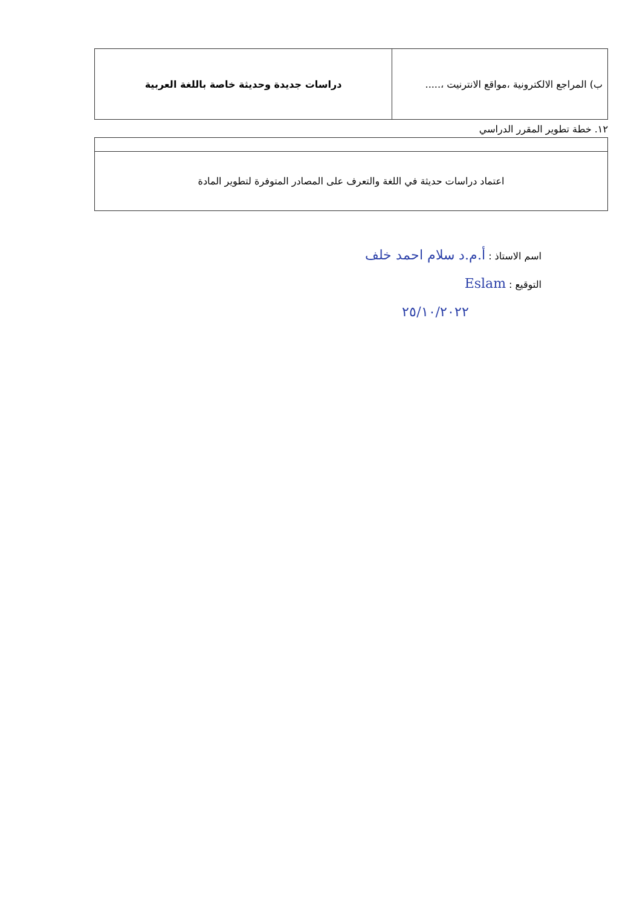| ب) المراجع الالكترونية ،مواقع الانترنيت ،..... | دراسات جديدة وحديثة خاصة باللغة العربية |
١٢. خطة تطوير المقرر الدراسي
| اعتماد دراسات حديثة في اللغة والتعرف على المصادر المتوفرة لتطوير المادة |
اسم الاستاذ : أ.م.د سلام احمد خلف
التوقيع : Eslam
٢٥/١٠/٢٠٢٢